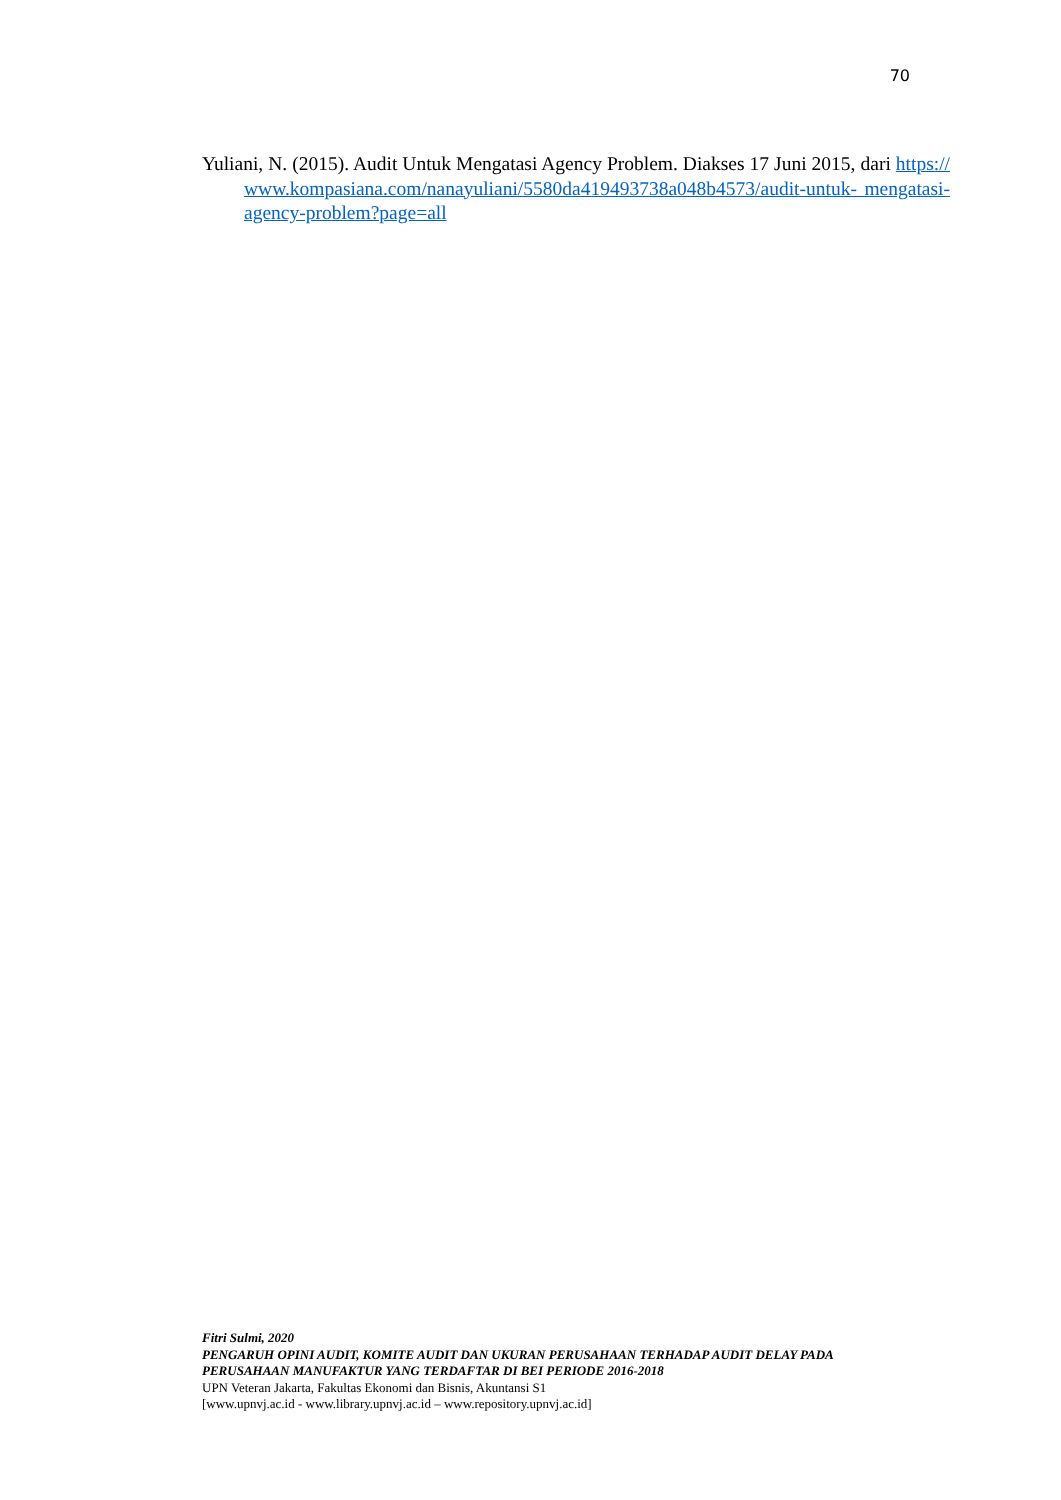70
Yuliani, N. (2015). Audit Untuk Mengatasi Agency Problem. Diakses 17 Juni 2015, dari https://www.kompasiana.com/nanayuliani/5580da419493738a048b4573/audit-untuk- mengatasi-agency-problem?page=all
Fitri Sulmi, 2020
PENGARUH OPINI AUDIT, KOMITE AUDIT DAN UKURAN PERUSAHAAN TERHADAP AUDIT DELAY PADA PERUSAHAAN MANUFAKTUR YANG TERDAFTAR DI BEI PERIODE 2016-2018
UPN Veteran Jakarta, Fakultas Ekonomi dan Bisnis, Akuntansi S1
[www.upnvj.ac.id - www.library.upnvj.ac.id – www.repository.upnvj.ac.id]